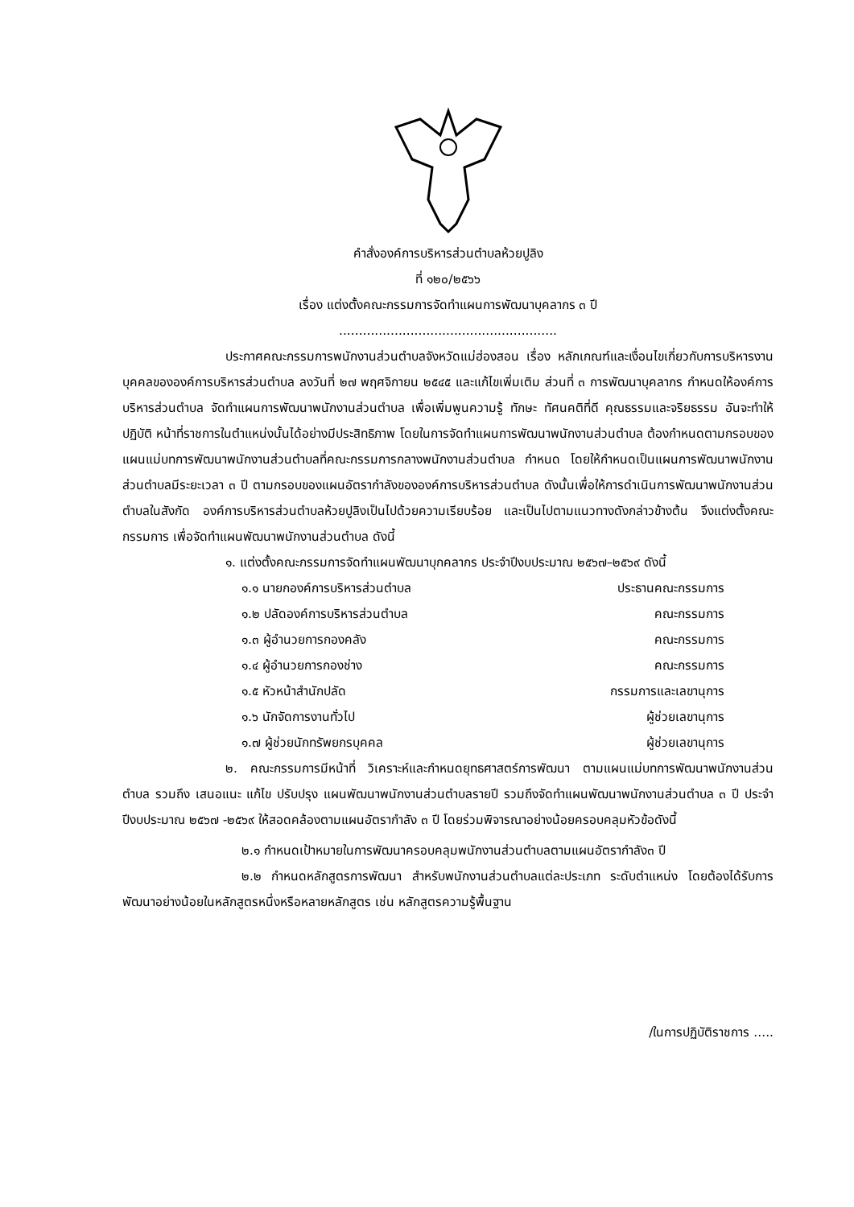คำสั่งองค์การบริหารส่วนตำบลห้วยปูลิง
ที่ ๑๒๐/๒๕๖๖
เรื่อง แต่งตั้งคณะกรรมการจัดทำแผนการพัฒนาบุคลากร ๓ ปี
.......................................................
ประกาศคณะกรรมการพนักงานส่วนตำบลจังหวัดแม่ฮ่องสอน เรื่อง หลักเกณฑ์และเงื่อนไขเกี่ยวกับการบริหารงานบุคคลขององค์การบริหารส่วนตำบล ลงวันที่ ๒๗ พฤศจิกายน ๒๕๔๕ และแก้ไขเพิ่มเติม ส่วนที่ ๓ การพัฒนาบุคลากร กำหนดให้องค์การบริหารส่วนตำบล จัดทำแผนการพัฒนาพนักงานส่วนตำบล เพื่อเพิ่มพูนความรู้ ทักษะ ทัศนคติที่ดี คุณธรรมและจริยธรรม อันจะทำให้ปฏิบัติ หน้าที่ราชการในตำแหน่งนั้นได้อย่างมีประสิทธิภาพ โดยในการจัดทำแผนการพัฒนาพนักงานส่วนตำบล ต้องกำหนดตามกรอบของแผนแม่บทการพัฒนาพนักงานส่วนตำบลที่คณะกรรมการกลางพนักงานส่วนตำบล กำหนด โดยให้กำหนดเป็นแผนการพัฒนาพนักงานส่วนตำบลมีระยะเวลา ๓ ปี ตามกรอบของแผนอัตรากำลังขององค์การบริหารส่วนตำบล ดังนั้นเพื่อให้การดำเนินการพัฒนาพนักงานส่วนตำบลในสังกัด องค์การบริหารส่วนตำบลห้วยปูลิงเป็นไปด้วยความเรียบร้อย และเป็นไปตามแนวทางดังกล่าวข้างต้น จึงแต่งตั้งคณะกรรมการ เพื่อจัดทำแผนพัฒนาพนักงานส่วนตำบล ดังนี้
๑. แต่งตั้งคณะกรรมการจัดทำแผนพัฒนาบุกคลากร ประจำปีงบประมาณ ๒๕๖๗–๒๕๖๙ ดังนี้
๑.๑ นายกองค์การบริหารส่วนตำบล ประธานคณะกรรมการ
๑.๒ ปลัดองค์การบริหารส่วนตำบล คณะกรรมการ
๑.๓ ผู้อำนวยการกองคลัง คณะกรรมการ
๑.๔ ผู้อำนวยการกองช่าง คณะกรรมการ
๑.๕ หัวหน้าสำนักปลัด กรรมการและเลขานุการ
๑.๖ นักจัดการงานทั่วไป ผู้ช่วยเลขานุการ
๑.๗ ผู้ช่วยนักทรัพยกรบุคคล ผู้ช่วยเลขานุการ
๒. คณะกรรมการมีหน้าที่ วิเคราะห์และกำหนดยุทธศาสตร์การพัฒนา ตามแผนแม่บทการพัฒนาพนักงานส่วนตำบล รวมถึง เสนอแนะ แก้ไข ปรับปรุง แผนพัฒนาพนักงานส่วนตำบลรายปี รวมถึงจัดทำแผนพัฒนาพนักงานส่วนตำบล ๓ ปี ประจำปีงบประมาณ ๒๕๖๗ -๒๕๖๙ ให้สอดคล้องตามแผนอัตรากำลัง ๓ ปี โดยร่วมพิจารณาอย่างน้อยครอบคลุมหัวข้อดังนี้
๒.๑ กำหนดเป้าหมายในการพัฒนาครอบคลุมพนักงานส่วนตำบลตามแผนอัตรากำลัง๓ ปี
๒.๒ กำหนดหลักสูตรการพัฒนา สำหรับพนักงานส่วนตำบลแต่ละประเภท ระดับตำแหน่ง โดยต้องได้รับการพัฒนาอย่างน้อยในหลักสูตรหนึ่งหรือหลายหลักสูตร เช่น หลักสูตรความรู้พื้นฐาน
/ในการปฏิบัติราชการ .....